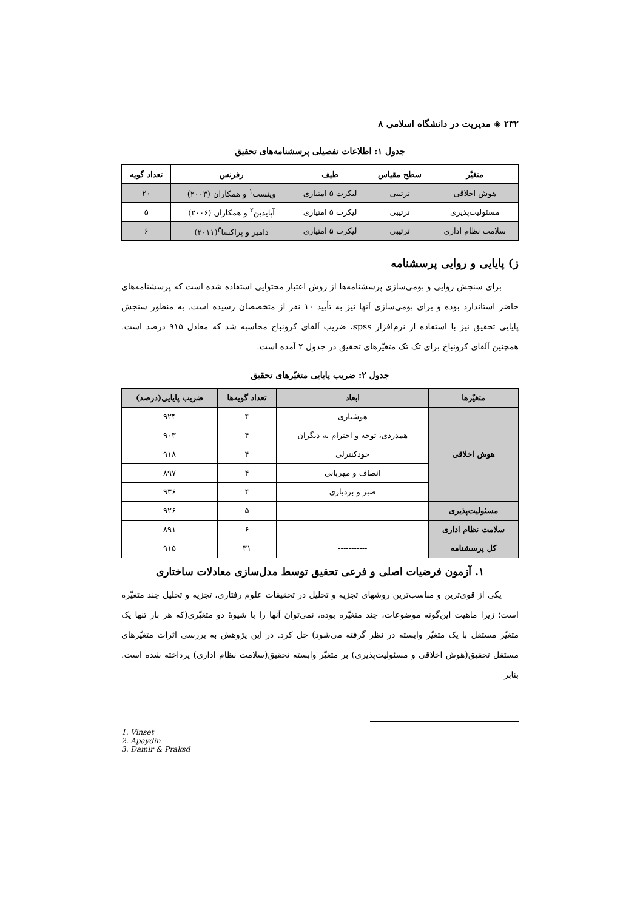۲۳۲ ◈ مدیریت در دانشگاه اسلامی ۸
جدول ۱: اطلاعات تفصیلی پرسشنامه‌های تحقیق
| متغیّر | سطح مقیاس | طیف | رفرنس | تعداد گویه |
| --- | --- | --- | --- | --- |
| هوش اخلاقی | ترتیبی | لیکرت ۵ امتیازی | وینست<sup>۱</sup> و همکاران (۲۰۰۳) | ۲۰ |
| مسئولیت‌پذیری | ترتیبی | لیکرت ۵ امتیازی | آپایدین<sup>۲</sup> و همکاران (۲۰۰۶) | ۵ |
| سلامت نظام اداری | ترتیبی | لیکرت ۵ امتیازی | دامیر و پراکسا<sup>۳</sup>(۲۰۱۱) | ۶ |
ز) پایایی و روایی پرسشنامه
برای سنجش روایی و بومی‌سازی پرسشنامه‌ها از روش اعتبار محتوایی استفاده شده است که پرسشنامه‌های حاضر استاندارد بوده و برای بومی‌سازی آنها نیز به تأیید ۱۰ نفر از متخصصان رسیده است. به منظور سنجش پایایی تحقیق نیز با استفاده از نرم‌افزار spss، ضریب آلفای کرونباخ محاسبه شد که معادل ۹۱۵ درصد است. همچنین آلفای کرونباخ برای تک تک متغیّرهای تحقیق در جدول ۲ آمده است.
جدول ۲: ضریب پایایی متغیّرهای تحقیق
| متغیّرها | ابعاد | تعداد گویه‌ها | ضریب پایایی(درصد) |
| --- | --- | --- | --- |
| هوش اخلاقی | هوشیاری | ۴ | ۹۲۴ |
| | همدردی، توجه و احترام به دیگران | ۴ | ۹۰۳ |
| | خودکنترلی | ۴ | ۹۱۸ |
| | انصاف و مهربانی | ۴ | ۸۹۷ |
| | صبر و بردباری | ۴ | ۹۳۶ |
| مسئولیت‌پذیری | ----------- | ۵ | ۹۲۶ |
| سلامت نظام اداری | ----------- | ۶ | ۸۹۱ |
| کل پرسشنامه | ----------- | ۳۱ | ۹۱۵ |
۱. آزمون فرضیات اصلی و فرعی تحقیق توسط مدل‌سازی معادلات ساختاری
یکی از قوی‌ترین و مناسب‌ترین روشهای تجزیه و تحلیل در تحقیقات علوم رفتاری، تجزیه و تحلیل چند متغیّره است؛ زیرا ماهیت این‌گونه موضوعات، چند متغیّره بوده، نمی‌توان آنها را با شیوهٔ دو متغیّری(که هر بار تنها یک متغیّر مستقل با یک متغیّر وابسته در نظر گرفته می‌شود) حل کرد. در این پژوهش به بررسی اثرات متغیّرهای مستقل تحقیق(هوش اخلاقی و مسئولیت‌پذیری) بر متغیّر وابسته تحقیق(سلامت نظام اداری) پرداخته شده است. بنابر
1. Vinset
2. Apaydin
3. Damir & Praksd